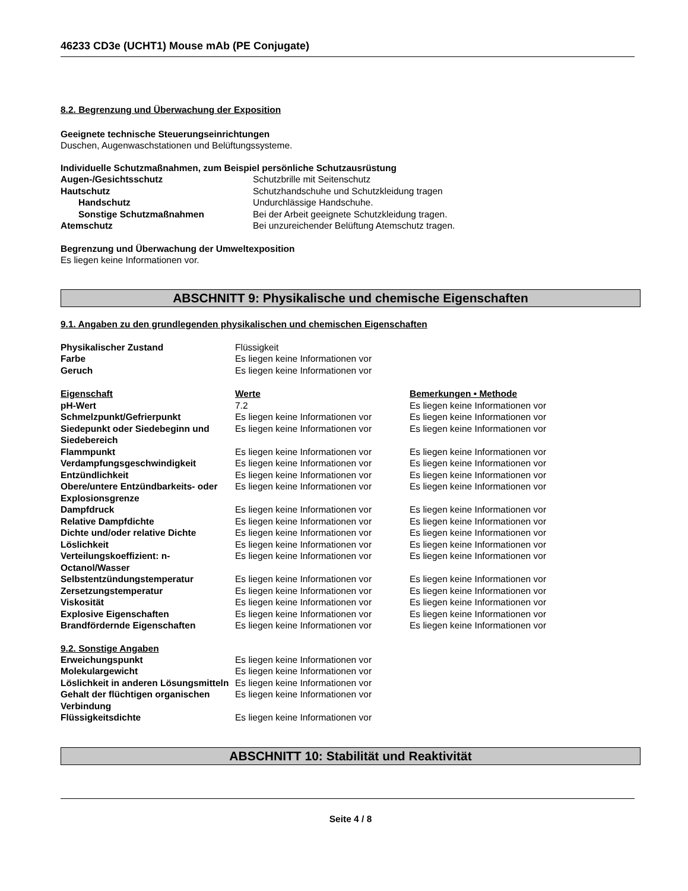46233 CD3e (UCHT1) Mouse mAb (PE Conjugate)
8.2. Begrenzung und Überwachung der Exposition
Geeignete technische Steuerungseinrichtungen
Duschen, Augenwaschstationen und Belüftungssysteme.
Individuelle Schutzmaßnahmen, zum Beispiel persönliche Schutzausrüstung
| Augen-/Gesichtsschutz | Schutzbrille mit Seitenschutz |
| Hautschutz | Schutzhandschuhe und Schutzkleidung tragen |
| Handschutz | Undurchlässige Handschuhe. |
| Sonstige Schutzmaßnahmen | Bei der Arbeit geeignete Schutzkleidung tragen. |
| Atemschutz | Bei unzureichender Belüftung Atemschutz tragen. |
Begrenzung und Überwachung der Umweltexposition
Es liegen keine Informationen vor.
ABSCHNITT 9: Physikalische und chemische Eigenschaften
9.1. Angaben zu den grundlegenden physikalischen und chemischen Eigenschaften
| Physikalischer Zustand | Flüssigkeit |
| Farbe | Es liegen keine Informationen vor |
| Geruch | Es liegen keine Informationen vor |
| Eigenschaft | Werte | Bemerkungen • Methode |
| --- | --- | --- |
| pH-Wert | 7.2 | Es liegen keine Informationen vor |
| Schmelzpunkt/Gefrierpunkt | Es liegen keine Informationen vor | Es liegen keine Informationen vor |
| Siedepunkt oder Siedebeginn und Siedebereich | Es liegen keine Informationen vor | Es liegen keine Informationen vor |
| Flammpunkt | Es liegen keine Informationen vor | Es liegen keine Informationen vor |
| Verdampfungsgeschwindigkeit | Es liegen keine Informationen vor | Es liegen keine Informationen vor |
| Entzündlichkeit | Es liegen keine Informationen vor | Es liegen keine Informationen vor |
| Obere/untere Entzündbarkeits- oder Explosionsgrenze | Es liegen keine Informationen vor | Es liegen keine Informationen vor |
| Dampfdruck | Es liegen keine Informationen vor | Es liegen keine Informationen vor |
| Relative Dampfdichte | Es liegen keine Informationen vor | Es liegen keine Informationen vor |
| Dichte und/oder relative Dichte | Es liegen keine Informationen vor | Es liegen keine Informationen vor |
| Löslichkeit | Es liegen keine Informationen vor | Es liegen keine Informationen vor |
| Verteilungskoeffizient: n-Octanol/Wasser | Es liegen keine Informationen vor | Es liegen keine Informationen vor |
| Selbstentzündungstemperatur | Es liegen keine Informationen vor | Es liegen keine Informationen vor |
| Zersetzungstemperatur | Es liegen keine Informationen vor | Es liegen keine Informationen vor |
| Viskosität | Es liegen keine Informationen vor | Es liegen keine Informationen vor |
| Explosive Eigenschaften | Es liegen keine Informationen vor | Es liegen keine Informationen vor |
| Brandfördernde Eigenschaften | Es liegen keine Informationen vor | Es liegen keine Informationen vor |
9.2. Sonstige Angaben
| Erweichungspunkt | Es liegen keine Informationen vor |
| Molekulargewicht | Es liegen keine Informationen vor |
| Löslichkeit in anderen Lösungsmitteln | Es liegen keine Informationen vor |
| Gehalt der flüchtigen organischen Verbindung | Es liegen keine Informationen vor |
| Flüssigkeitsdichte | Es liegen keine Informationen vor |
ABSCHNITT 10: Stabilität und Reaktivität
Seite 4 / 8